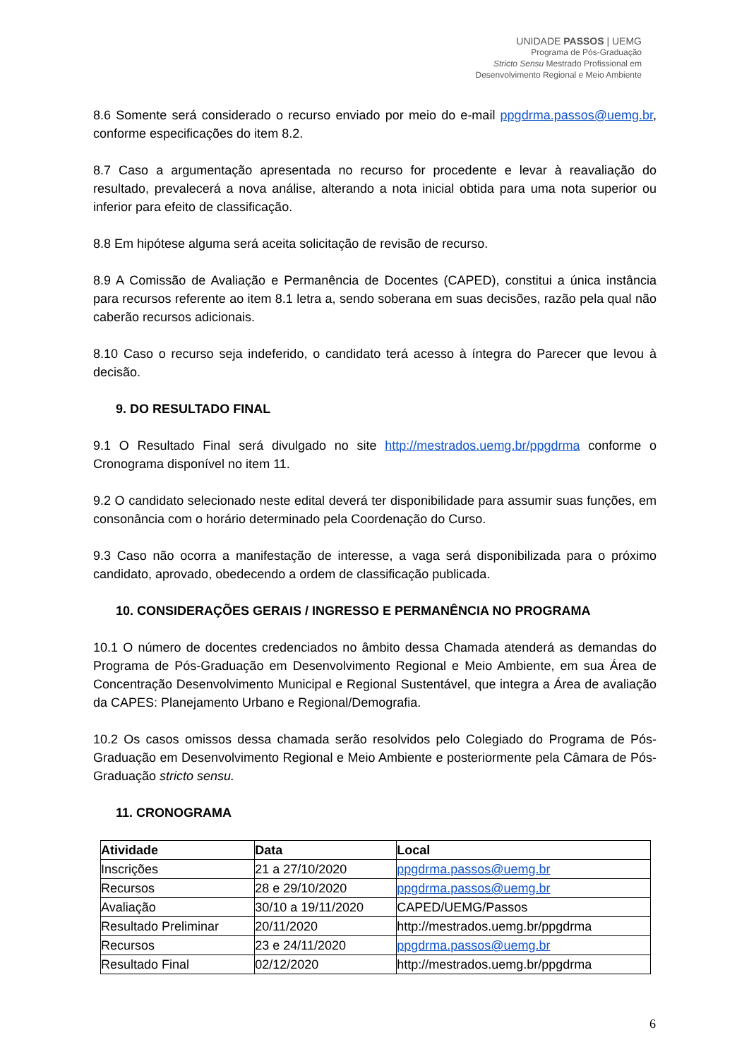UNIDADE PASSOS | UEMG
Programa de Pós-Graduação
Stricto Sensu Mestrado Profissional em
Desenvolvimento Regional e Meio Ambiente
8.6 Somente será considerado o recurso enviado por meio do e-mail ppgdrma.passos@uemg.br, conforme especificações do item 8.2.
8.7 Caso a argumentação apresentada no recurso for procedente e levar à reavaliação do resultado, prevalecerá a nova análise, alterando a nota inicial obtida para uma nota superior ou inferior para efeito de classificação.
8.8 Em hipótese alguma será aceita solicitação de revisão de recurso.
8.9 A Comissão de Avaliação e Permanência de Docentes (CAPED), constitui a única instância para recursos referente ao item 8.1 letra a, sendo soberana em suas decisões, razão pela qual não caberão recursos adicionais.
8.10 Caso o recurso seja indeferido, o candidato terá acesso à íntegra do Parecer que levou à decisão.
9. DO RESULTADO FINAL
9.1 O Resultado Final será divulgado no site http://mestrados.uemg.br/ppgdrma conforme o Cronograma disponível no item 11.
9.2 O candidato selecionado neste edital deverá ter disponibilidade para assumir suas funções, em consonância com o horário determinado pela Coordenação do Curso.
9.3 Caso não ocorra a manifestação de interesse, a vaga será disponibilizada para o próximo candidato, aprovado, obedecendo a ordem de classificação publicada.
10. CONSIDERAÇÕES GERAIS / INGRESSO E PERMANÊNCIA NO PROGRAMA
10.1 O número de docentes credenciados no âmbito dessa Chamada atenderá as demandas do Programa de Pós-Graduação em Desenvolvimento Regional e Meio Ambiente, em sua Área de Concentração Desenvolvimento Municipal e Regional Sustentável, que integra a Área de avaliação da CAPES: Planejamento Urbano e Regional/Demografia.
10.2 Os casos omissos dessa chamada serão resolvidos pelo Colegiado do Programa de Pós-Graduação em Desenvolvimento Regional e Meio Ambiente e posteriormente pela Câmara de Pós-Graduação stricto sensu.
11. CRONOGRAMA
| Atividade | Data | Local |
| --- | --- | --- |
| Inscrições | 21 a 27/10/2020 | ppgdrma.passos@uemg.br |
| Recursos | 28 e 29/10/2020 | ppgdrma.passos@uemg.br |
| Avaliação | 30/10 a 19/11/2020 | CAPED/UEMG/Passos |
| Resultado Preliminar | 20/11/2020 | http://mestrados.uemg.br/ppgdrma |
| Recursos | 23 e 24/11/2020 | ppgdrma.passos@uemg.br |
| Resultado Final | 02/12/2020 | http://mestrados.uemg.br/ppgdrma |
6